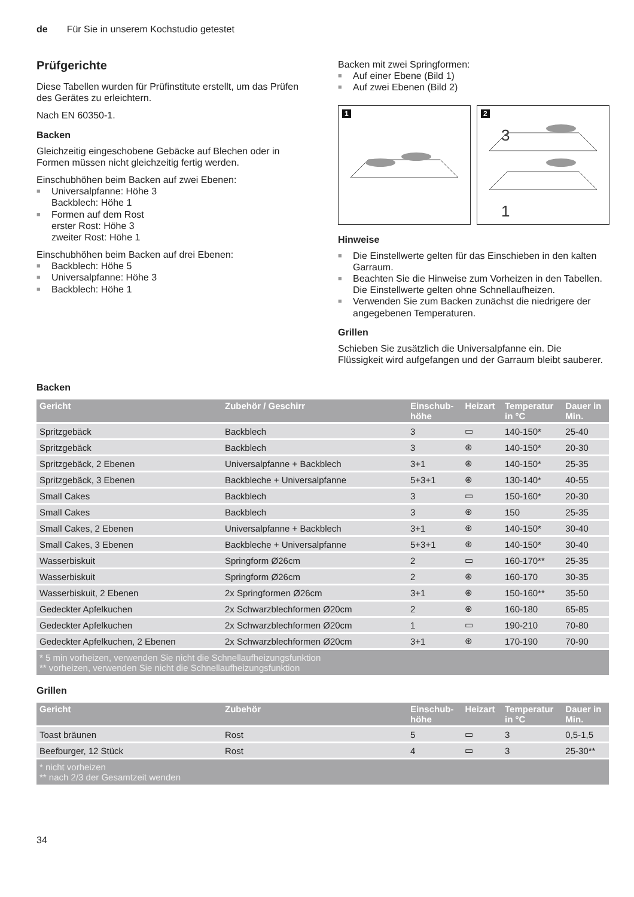de Für Sie in unserem Kochstudio getestet
Prüfgerichte
Diese Tabellen wurden für Prüfinstitute erstellt, um das Prüfen des Gerätes zu erleichtern.
Nach EN 60350-1.
Backen
Gleichzeitig eingeschobene Gebäcke auf Blechen oder in Formen müssen nicht gleichzeitig fertig werden.
Einschubhöhen beim Backen auf zwei Ebenen:
■ Universalpfanne: Höhe 3
Backblech: Höhe 1
■ Formen auf dem Rost
erster Rost: Höhe 3
zweiter Rost: Höhe 1
Einschubhöhen beim Backen auf drei Ebenen:
■ Backblech: Höhe 5
■ Universalpfanne: Höhe 3
■ Backblech: Höhe 1
Backen mit zwei Springformen:
■ Auf einer Ebene (Bild 1)
■ Auf zwei Ebenen (Bild 2)
1
2
3
1
Hinweise
■ Die Einstellwerte gelten für das Einschieben in den kalten Garraum.
■ Beachten Sie die Hinweise zum Vorheizen in den Tabellen. Die Einstellwerte gelten ohne Schnellaufheizen.
■ Verwenden Sie zum Backen zunächst die niedrigere der angegebenen Temperaturen.
Grillen
Schieben Sie zusätzlich die Universalpfanne ein. Die Flüssigkeit wird aufgefangen und der Garraum bleibt sauberer.
Backen
| Gericht | Zubehör / Geschirr | Einschub- höhe | Heizart | Temperatur in °C | Dauer in Min. |
| --- | --- | --- | --- | --- | --- |
| Spritzgebäck | Backblech | 3 | ▭ | 140-150* | 25-40 |
| Spritzgebäck | Backblech | 3 | ⊛ | 140-150* | 20-30 |
| Spritzgebäck, 2 Ebenen | Universalpfanne + Backblech | 3+1 | ⊛ | 140-150* | 25-35 |
| Spritzgebäck, 3 Ebenen | Backbleche + Universalpfanne | 5+3+1 | ⊛ | 130-140* | 40-55 |
| Small Cakes | Backblech | 3 | ▭ | 150-160* | 20-30 |
| Small Cakes | Backblech | 3 | ⊛ | 150 | 25-35 |
| Small Cakes, 2 Ebenen | Universalpfanne + Backblech | 3+1 | ⊛ | 140-150* | 30-40 |
| Small Cakes, 3 Ebenen | Backbleche + Universalpfanne | 5+3+1 | ⊛ | 140-150* | 30-40 |
| Wasserbiskuit | Springform Ø26cm | 2 | ▭ | 160-170** | 25-35 |
| Wasserbiskuit | Springform Ø26cm | 2 | ⊛ | 160-170 | 30-35 |
| Wasserbiskuit, 2 Ebenen | 2x Springformen Ø26cm | 3+1 | ⊛ | 150-160** | 35-50 |
| Gedeckter Apfelkuchen | 2x Schwarzblechformen Ø20cm | 2 | ⊛ | 160-180 | 65-85 |
| Gedeckter Apfelkuchen | 2x Schwarzblechformen Ø20cm | 1 | ▭ | 190-210 | 70-80 |
| Gedeckter Apfelkuchen, 2 Ebenen | 2x Schwarzblechformen Ø20cm | 3+1 | ⊛ | 170-190 | 70-90 |
| * 5 min vorheizen, verwenden Sie nicht die Schnellaufheizungsfunktion ** vorheizen, verwenden Sie nicht die Schnellaufheizungsfunktion | | | | | |
Grillen
| Gericht | Zubehör | Einschub- höhe | Heizart | Temperatur in °C | Dauer in Min. |
| --- | --- | --- | --- | --- | --- |
| Toast bräunen | Rost | 5 | ▭ | 3 | 0,5-1,5 |
| Beefburger, 12 Stück | Rost | 4 | ▭ | 3 | 25-30** |
| * nicht vorheizen ** nach 2/3 der Gesamtzeit wenden | | | | | |
34